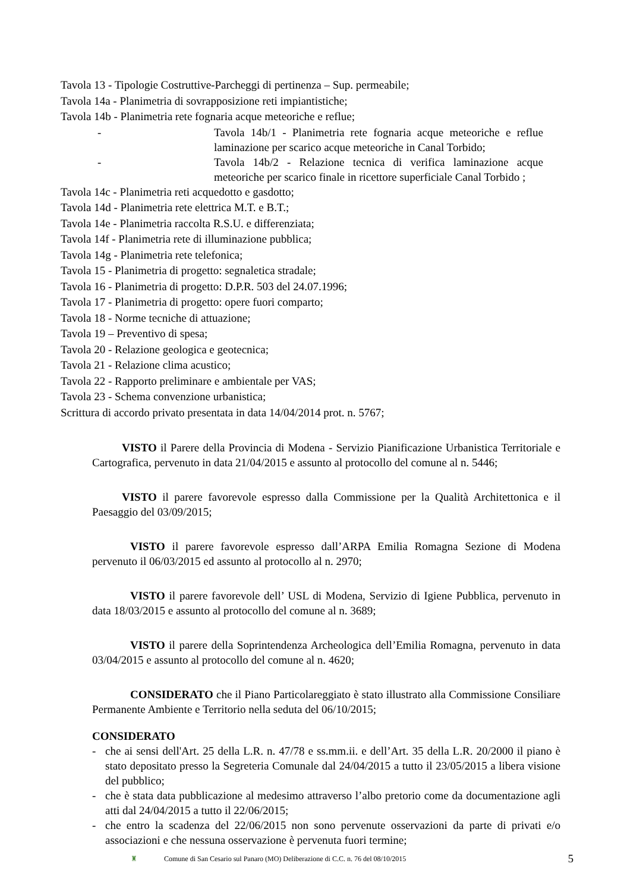Tavola 13 - Tipologie Costruttive-Parcheggi di pertinenza – Sup. permeabile;
Tavola 14a - Planimetria di sovrapposizione reti impiantistiche;
Tavola 14b - Planimetria rete fognaria acque meteoriche e reflue;
- Tavola 14b/1 - Planimetria rete fognaria acque meteoriche e reflue laminazione per scarico acque meteoriche in Canal Torbido;
- Tavola 14b/2 - Relazione tecnica di verifica laminazione acque meteoriche per scarico finale in ricettore superficiale Canal Torbido ;
Tavola 14c - Planimetria reti acquedotto e gasdotto;
Tavola 14d - Planimetria rete elettrica M.T. e B.T.;
Tavola 14e - Planimetria raccolta R.S.U. e differenziata;
Tavola 14f - Planimetria rete di illuminazione pubblica;
Tavola 14g - Planimetria rete telefonica;
Tavola 15 - Planimetria di progetto: segnaletica stradale;
Tavola 16 - Planimetria di progetto: D.P.R. 503 del 24.07.1996;
Tavola 17 - Planimetria di progetto: opere fuori comparto;
Tavola 18 - Norme tecniche di attuazione;
Tavola 19 – Preventivo di spesa;
Tavola 20 - Relazione geologica e geotecnica;
Tavola 21 - Relazione clima acustico;
Tavola 22 - Rapporto preliminare e ambientale per VAS;
Tavola 23 - Schema convenzione urbanistica;
Scrittura di accordo privato presentata in data 14/04/2014 prot. n. 5767;
VISTO il Parere della Provincia di Modena - Servizio Pianificazione Urbanistica Territoriale e Cartografica, pervenuto in data 21/04/2015 e assunto al protocollo del comune al n. 5446;
VISTO il parere favorevole espresso dalla Commissione per la Qualità Architettonica e il Paesaggio del 03/09/2015;
VISTO il parere favorevole espresso dall’ARPA Emilia Romagna Sezione di Modena pervenuto il 06/03/2015 ed assunto al protocollo al n. 2970;
VISTO il parere favorevole dell’ USL di Modena, Servizio di Igiene Pubblica, pervenuto in data 18/03/2015 e assunto al protocollo del comune al n. 3689;
VISTO il parere della Soprintendenza Archeologica dell’Emilia Romagna, pervenuto in data 03/04/2015 e assunto al protocollo del comune al n. 4620;
CONSIDERATO che il Piano Particolareggiato è stato illustrato alla Commissione Consiliare Permanente Ambiente e Territorio nella seduta del 06/10/2015;
CONSIDERATO
- che ai sensi dell'Art. 25 della L.R. n. 47/78 e ss.mm.ii. e dell’Art. 35 della L.R. 20/2000 il piano è stato depositato presso la Segreteria Comunale dal 24/04/2015 a tutto il 23/05/2015 a libera visione del pubblico;
- che è stata data pubblicazione al medesimo attraverso l’albo pretorio come da documentazione agli atti dal 24/04/2015 a tutto il 22/06/2015;
- che entro la scadenza del 22/06/2015 non sono pervenute osservazioni da parte di privati e/o associazioni e che nessuna osservazione è pervenuta fuori termine;
♜ Comune di San Cesario sul Panaro (MO) Deliberazione di C.C. n. 76 del 08/10/2015 5